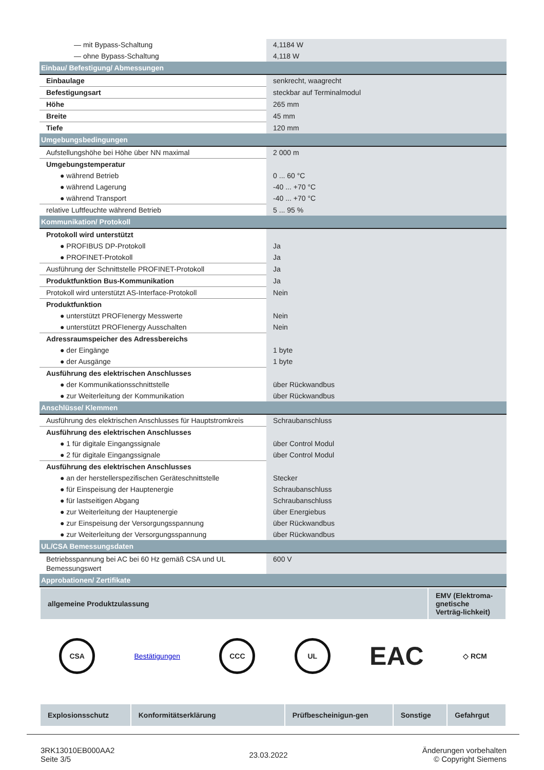| — mit Bypass-Schaltung | 4,1184 W |
| — ohne Bypass-Schaltung | 4,118 W |
| Einbau/ Befestigung/ Abmessungen | |
| Einbaulage | senkrecht, waagrecht |
| Befestigungsart | steckbar auf Terminalmodul |
| Höhe | 265 mm |
| Breite | 45 mm |
| Tiefe | 120 mm |
| Umgebungsbedingungen | |
| Aufstellungshöhe bei Höhe über NN maximal | 2 000 m |
| Umgebungstemperatur | |
| ● während Betrieb | 0 ... 60 °C |
| ● während Lagerung | -40 ... +70 °C |
| ● während Transport | -40 ... +70 °C |
| relative Luftfeuchte während Betrieb | 5 ... 95 % |
| Kommunikation/ Protokoll | |
| Protokoll wird unterstützt | |
| ● PROFIBUS DP-Protokoll | Ja |
| ● PROFINET-Protokoll | Ja |
| Ausführung der Schnittstelle PROFINET-Protokoll | Ja |
| Produktfunktion Bus-Kommunikation | Ja |
| Protokoll wird unterstützt AS-Interface-Protokoll | Nein |
| Produktfunktion | |
| ● unterstützt PROFIenergy Messwerte | Nein |
| ● unterstützt PROFIenergy Ausschalten | Nein |
| Adressraumspeicher des Adressbereichs | |
| ● der Eingänge | 1 byte |
| ● der Ausgänge | 1 byte |
| Ausführung des elektrischen Anschlusses | |
| ● der Kommunikationsschnittstelle | über Rückwandbus |
| ● zur Weiterleitung der Kommunikation | über Rückwandbus |
| Anschlüsse/ Klemmen | |
| Ausführung des elektrischen Anschlusses für Hauptstromkreis | Schraubanschluss |
| Ausführung des elektrischen Anschlusses | |
| ● 1 für digitale Eingangssignale | über Control Modul |
| ● 2 für digitale Eingangssignale | über Control Modul |
| Ausführung des elektrischen Anschlusses | |
| ● an der herstellerspezifischen Geräteschnittstelle | Stecker |
| ● für Einspeisung der Hauptenergie | Schraubanschluss |
| ● für lastseitigen Abgang | Schraubanschluss |
| ● zur Weiterleitung der Hauptenergie | über Energiebus |
| ● zur Einspeisung der Versorgungsspannung | über Rückwandbus |
| ● zur Weiterleitung der Versorgungsspannung | über Rückwandbus |
| UL/CSA Bemessungsdaten | |
| Betriebsspannung bei AC bei 60 Hz gemäß CSA und UL Bemessungswert | 600 V |
| Approbationen/ Zertifikate | |
| allgemeine Produktzulassung | EMV (Elektroma-gnetische Verträg-lichkeit) |
CSA
Bestätigungen
CCC UL
EAC
◇ RCM
| Explosionsschutz | Konformitätserklärung | Prüfbescheinigun-gen | Sonstige | Gefahrgut |
3RK13010EB000AA2
Seite 3/5
23.03.2022
Änderungen vorbehalten
© Copyright Siemens